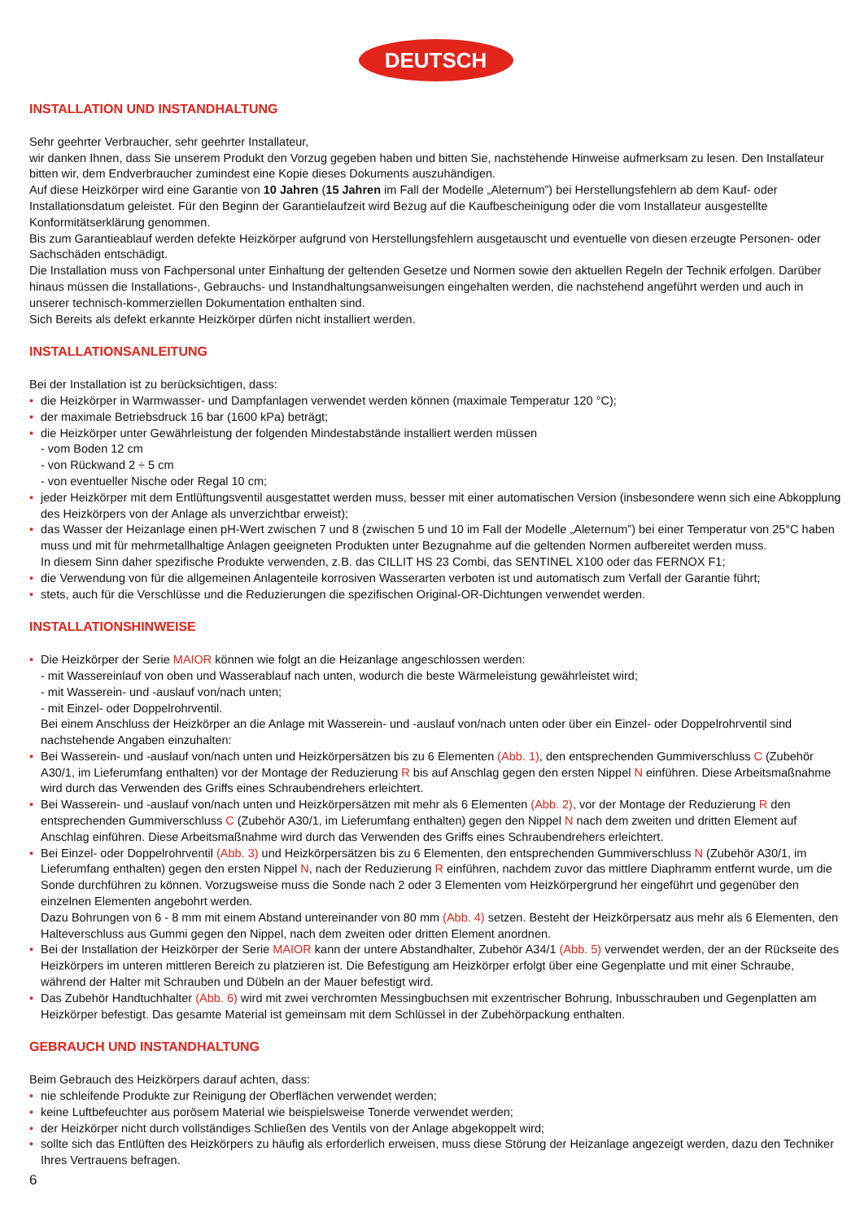DEUTSCH
INSTALLATION UND INSTANDHALTUNG
Sehr geehrter Verbraucher, sehr geehrter Installateur,
wir danken Ihnen, dass Sie unserem Produkt den Vorzug gegeben haben und bitten Sie, nachstehende Hinweise aufmerksam zu lesen. Den Installateur bitten wir, dem Endverbraucher zumindest eine Kopie dieses Dokuments auszuhändigen.
Auf diese Heizkörper wird eine Garantie von 10 Jahren (15 Jahren im Fall der Modelle „Aleternum”) bei Herstellungsfehlern ab dem Kauf- oder Installationsdatum geleistet. Für den Beginn der Garantielaufzeit wird Bezug auf die Kaufbescheinigung oder die vom Installateur ausgestellte Konformitätserklärung genommen.
Bis zum Garantieablauf werden defekte Heizkörper aufgrund von Herstellungsfehlern ausgetauscht und eventuelle von diesen erzeugte Personen- oder Sachschäden entschädigt.
Die Installation muss von Fachpersonal unter Einhaltung der geltenden Gesetze und Normen sowie den aktuellen Regeln der Technik erfolgen. Darüber hinaus müssen die Installations-, Gebrauchs- und Instandhaltungsanweisungen eingehalten werden, die nachstehend angeführt werden und auch in unserer technisch-kommerziellen Dokumentation enthalten sind.
Sich Bereits als defekt erkannte Heizkörper dürfen nicht installiert werden.
INSTALLATIONSANLEITUNG
Bei der Installation ist zu berücksichtigen, dass:
• die Heizkörper in Warmwasser- und Dampfanlagen verwendet werden können (maximale Temperatur 120 °C);
• der maximale Betriebsdruck 16 bar (1600 kPa) beträgt;
• die Heizkörper unter Gewährleistung der folgenden Mindestabstände installiert werden müssen
- vom Boden 12 cm
- von Rückwand 2 ÷ 5 cm
- von eventueller Nische oder Regal 10 cm;
• jeder Heizkörper mit dem Entlüftungsventil ausgestattet werden muss, besser mit einer automatischen Version (insbesondere wenn sich eine Abkopplung des Heizkörpers von der Anlage als unverzichtbar erweist);
• das Wasser der Heizanlage einen pH-Wert zwischen 7 und 8 (zwischen 5 und 10 im Fall der Modelle „Aleternum”) bei einer Temperatur von 25°C haben muss und mit für mehrmetallhaltige Anlagen geeigneten Produkten unter Bezugnahme auf die geltenden Normen aufbereitet werden muss.
In diesem Sinn daher spezifische Produkte verwenden, z.B. das CILLIT HS 23 Combi, das SENTINEL X100 oder das FERNOX F1;
• die Verwendung von für die allgemeinen Anlagenteile korrosiven Wasserarten verboten ist und automatisch zum Verfall der Garantie führt;
• stets, auch für die Verschlüsse und die Reduzierungen die spezifischen Original-OR-Dichtungen verwendet werden.
INSTALLATIONSHINWEISE
• Die Heizkörper der Serie MAIOR können wie folgt an die Heizanlage angeschlossen werden:
- mit Wassereinlauf von oben und Wasserablauf nach unten, wodurch die beste Wärmeleistung gewährleistet wird;
- mit Wasserein- und -auslauf von/nach unten;
- mit Einzel- oder Doppelrohrventil.
Bei einem Anschluss der Heizkörper an die Anlage mit Wasserein- und -auslauf von/nach unten oder über ein Einzel- oder Doppelrohrventil sind nachstehende Angaben einzuhalten:
• Bei Wasserein- und -auslauf von/nach unten und Heizkörpersätzen bis zu 6 Elementen (Abb. 1), den entsprechenden Gummiverschluss C (Zubehör A30/1, im Lieferumfang enthalten) vor der Montage der Reduzierung R bis auf Anschlag gegen den ersten Nippel N einführen. Diese Arbeitsmaßnahme wird durch das Verwenden des Griffs eines Schraubendrehers erleichtert.
• Bei Wasserein- und -auslauf von/nach unten und Heizkörpersätzen mit mehr als 6 Elementen (Abb. 2), vor der Montage der Reduzierung R den entsprechenden Gummiverschluss C (Zubehör A30/1, im Lieferumfang enthalten) gegen den Nippel N nach dem zweiten und dritten Element auf Anschlag einführen. Diese Arbeitsmaßnahme wird durch das Verwenden des Griffs eines Schraubendrehers erleichtert.
• Bei Einzel- oder Doppelrohrventil (Abb. 3) und Heizkörpersätzen bis zu 6 Elementen, den entsprechenden Gummiverschluss N (Zubehör A30/1, im Lieferumfang enthalten) gegen den ersten Nippel N, nach der Reduzierung R einführen, nachdem zuvor das mittlere Diaphramm entfernt wurde, um die Sonde durchführen zu können. Vorzugsweise muss die Sonde nach 2 oder 3 Elementen vom Heizkörpergrund her eingeführt und gegenüber den einzelnen Elementen angebohrt werden.
Dazu Bohrungen von 6 - 8 mm mit einem Abstand untereinander von 80 mm (Abb. 4) setzen. Besteht der Heizkörpersatz aus mehr als 6 Elementen, den Halteverschluss aus Gummi gegen den Nippel, nach dem zweiten oder dritten Element anordnen.
• Bei der Installation der Heizkörper der Serie MAIOR kann der untere Abstandhalter, Zubehör A34/1 (Abb. 5) verwendet werden, der an der Rückseite des Heizkörpers im unteren mittleren Bereich zu platzieren ist. Die Befestigung am Heizkörper erfolgt über eine Gegenplatte und mit einer Schraube, während der Halter mit Schrauben und Dübeln an der Mauer befestigt wird.
• Das Zubehör Handtuchhalter (Abb. 6) wird mit zwei verchromten Messingbuchsen mit exzentrischer Bohrung, Inbusschrauben und Gegenplatten am Heizkörper befestigt. Das gesamte Material ist gemeinsam mit dem Schlüssel in der Zubehörpackung enthalten.
GEBRAUCH UND INSTANDHALTUNG
Beim Gebrauch des Heizkörpers darauf achten, dass:
• nie schleifende Produkte zur Reinigung der Oberflächen verwendet werden;
• keine Luftbefeuchter aus porösem Material wie beispielsweise Tonerde verwendet werden;
• der Heizkörper nicht durch vollständiges Schließen des Ventils von der Anlage abgekoppelt wird;
• sollte sich das Entlüften des Heizkörpers zu häufig als erforderlich erweisen, muss diese Störung der Heizanlage angezeigt werden, dazu den Techniker Ihres Vertrauens befragen.
6